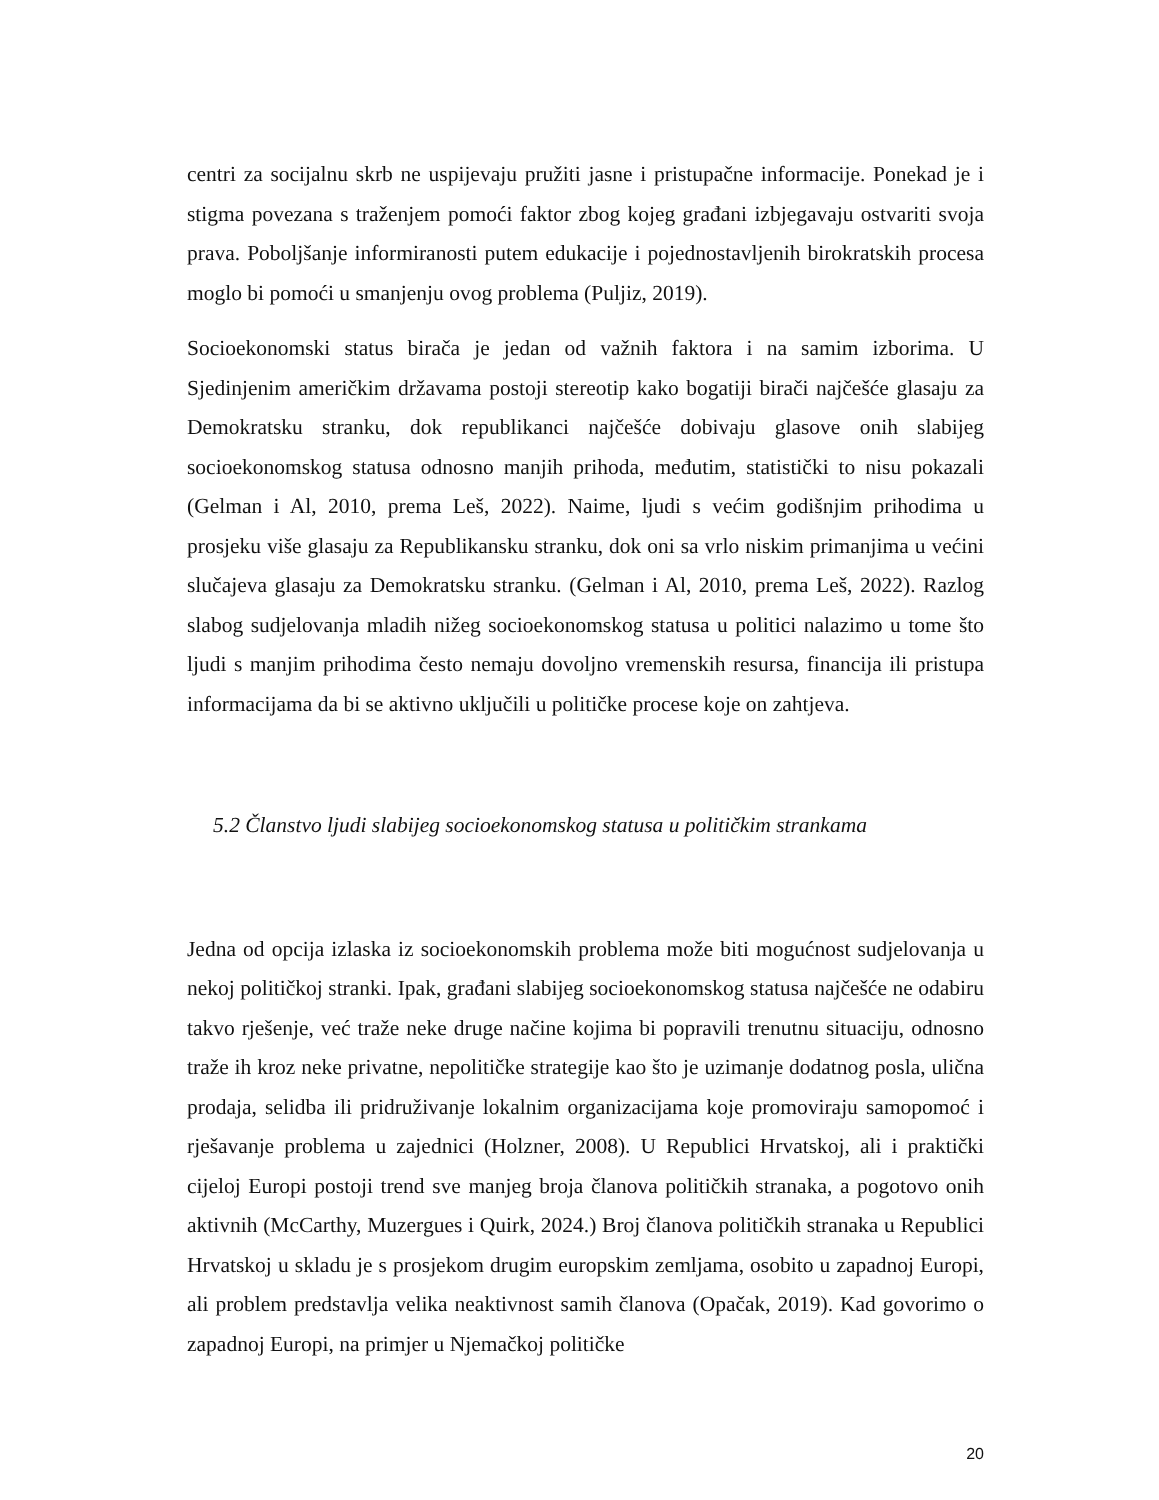centri za socijalnu skrb ne uspijevaju pružiti jasne i pristupačne informacije. Ponekad je i stigma povezana s traženjem pomoći faktor zbog kojeg građani izbjegavaju ostvariti svoja prava. Poboljšanje informiranosti putem edukacije i pojednostavljenih birokratskih procesa moglo bi pomoći u smanjenju ovog problema (Puljiz, 2019).
Socioekonomski status birača je jedan od važnih faktora i na samim izborima. U Sjedinjenim američkim državama postoji stereotip kako bogatiji birači najčešće glasaju za Demokratsku stranku, dok republikanci najčešće dobivaju glasove onih slabijeg socioekonomskog statusa odnosno manjih prihoda, međutim, statistički to nisu pokazali (Gelman i Al, 2010, prema Leš, 2022). Naime, ljudi s većim godišnjim prihodima u prosjeku više glasaju za Republikansku stranku, dok oni sa vrlo niskim primanjima u većini slučajeva glasaju za Demokratsku stranku. (Gelman i Al, 2010, prema Leš, 2022). Razlog slabog sudjelovanja mladih nižeg socioekonomskog statusa u politici nalazimo u tome što ljudi s manjim prihodima često nemaju dovoljno vremenskih resursa, financija ili pristupa informacijama da bi se aktivno uključili u političke procese koje on zahtjeva.
5.2 Članstvo ljudi slabijeg socioekonomskog statusa u političkim strankama
Jedna od opcija izlaska iz socioekonomskih problema može biti mogućnost sudjelovanja u nekoj političkoj stranki. Ipak, građani slabijeg socioekonomskog statusa najčešće ne odabiru takvo rješenje, već traže neke druge načine kojima bi popravili trenutnu situaciju, odnosno traže ih kroz neke privatne, nepolitičke strategije kao što je uzimanje dodatnog posla, ulična prodaja, selidba ili pridruživanje lokalnim organizacijama koje promoviraju samopomoć i rješavanje problema u zajednici (Holzner, 2008). U Republici Hrvatskoj, ali i praktički cijeloj Europi postoji trend sve manjeg broja članova političkih stranaka, a pogotovo onih aktivnih (McCarthy, Muzergues i Quirk, 2024.) Broj članova političkih stranaka u Republici Hrvatskoj u skladu je s prosjekom drugim europskim zemljama, osobito u zapadnoj Europi, ali problem predstavlja velika neaktivnost samih članova (Opačak, 2019). Kad govorimo o zapadnoj Europi, na primjer u Njemačkoj političke
20